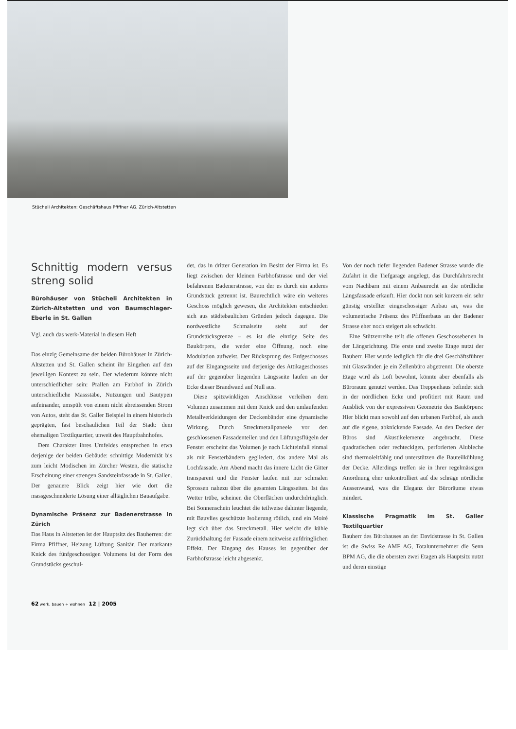Stücheli Architekten: Geschäftshaus Pfiffner AG, Zürich-Altstetten
Schnittig modern versus streng solid
Bürohäuser von Stücheli Architekten in Zürich-Altstetten und von Baumschlager-Eberle in St. Gallen
Vgl. auch das werk-Material in diesem Heft
Das einzig Gemeinsame der beiden Bürohäuser in Zürich-Altstetten und St. Gallen scheint ihr Eingehen auf den jeweiligen Kontext zu sein. Der wiederum könnte nicht unterschiedlicher sein: Prallen am Farbhof in Zürich unterschiedliche Massstäbe, Nutzungen und Bautypen aufeinander, umspült von einem nicht abreissenden Strom von Autos, steht das St. Galler Beispiel in einem historisch geprägten, fast beschaulichen Teil der Stadt: dem ehemaligen Textilquartier, unweit des Hauptbahnhofes.
Dem Charakter ihres Umfeldes entsprechen in etwa derjenige der beiden Gebäude: schnittige Modernität bis zum leicht Modischen im Zürcher Westen, die statische Erscheinung einer strengen Sandsteinfassade in St. Gallen. Der genauere Blick zeigt hier wie dort die massgeschneiderte Lösung einer alltäglichen Bauaufgabe.
Dynamische Präsenz zur Badenerstrasse in Zürich
Das Haus in Altstetten ist der Hauptsitz des Bauherren: der Firma Pfiffner, Heizung Lüftung Sanitär. Der markante Knick des fünfgeschossigen Volumens ist der Form des Grundstücks geschul-
det, das in dritter Generation im Besitz der Firma ist. Es liegt zwischen der kleinen Farbhofstrasse und der viel befahrenen Badenerstrasse, von der es durch ein anderes Grundstück getrennt ist. Baurechtlich wäre ein weiteres Geschoss möglich gewesen, die Architekten entschieden sich aus städtebaulichen Gründen jedoch dagegen. Die nordwestliche Schmalseite steht auf der Grundstücksgrenze – es ist die einzige Seite des Baukörpers, die weder eine Öffnung, noch eine Modulation aufweist. Der Rücksprung des Erdgeschosses auf der Eingangsseite und derjenige des Attikageschosses auf der gegenüber liegenden Längsseite laufen an der Ecke dieser Brandwand auf Null aus.
Diese spitzwinkligen Anschlüsse verleihen dem Volumen zusammen mit dem Knick und den umlaufenden Metallverkleidungen der Deckenbänder eine dynamische Wirkung. Durch Streckmetallpaneele vor den geschlossenen Fassadenteilen und den Lüftungsflügeln der Fenster erscheint das Volumen je nach Lichteinfall einmal als mit Fensterbändern gegliedert, das andere Mal als Lochfassade. Am Abend macht das innere Licht die Gitter transparent und die Fenster laufen mit nur schmalen Sprossen nahezu über die gesamten Längsseiten. Ist das Wetter trübe, scheinen die Oberflächen undurchdringlich. Bei Sonnenschein leuchtet die teilweise dahinter liegende, mit Bauvlies geschützte Isolierung rötlich, und ein Moiré legt sich über das Streckmetall. Hier weicht die kühle Zurückhaltung der Fassade einem zeitweise aufdringlichen Effekt. Der Eingang des Hauses ist gegenüber der Farbhofstrasse leicht abgesenkt.
Von der noch tiefer liegenden Badener Strasse wurde die Zufahrt in die Tiefgarage angelegt, das Durchfahrtsrecht vom Nachbarn mit einem Anbaurecht an die nördliche Längsfassade erkauft. Hier dockt nun seit kurzem ein sehr günstig erstellter eingeschossiger Anbau an, was die volumetrische Präsenz des Pfiffnerbaus an der Badener Strasse eher noch steigert als schwächt.
Eine Stützenreihe teilt die offenen Geschossebenen in der Längsrichtung. Die erste und zweite Etage nutzt der Bauherr. Hier wurde lediglich für die drei Geschäftsführer mit Glaswänden je ein Zellenbüro abgetrennt. Die oberste Etage wird als Loft bewohnt, könnte aber ebenfalls als Büroraum genutzt werden. Das Treppenhaus befindet sich in der nördlichen Ecke und profitiert mit Raum und Ausblick von der expressiven Geometrie des Baukörpers: Hier blickt man sowohl auf den urbanen Farbhof, als auch auf die eigene, abknickende Fassade. An den Decken der Büros sind Akustikelemente angebracht. Diese quadratischen oder rechteckigen, perforierten Alubleche sind thermoleitfähig und unterstützen die Bauteilkühlung der Decke. Allerdings treffen sie in ihrer regelmässigen Anordnung eher unkontrolliert auf die schräge nördliche Aussenwand, was die Eleganz der Büroräume etwas mindert.
Klassische Pragmatik im St. Galler Textilquartier
Bauherr des Bürohauses an der Davidstrasse in St. Gallen ist die Swiss Re AMF AG, Totalunternehmer die Senn BPM AG, die die obersten zwei Etagen als Hauptsitz nutzt und deren einstige
62 werk, bauen + wohnen 12 | 2005